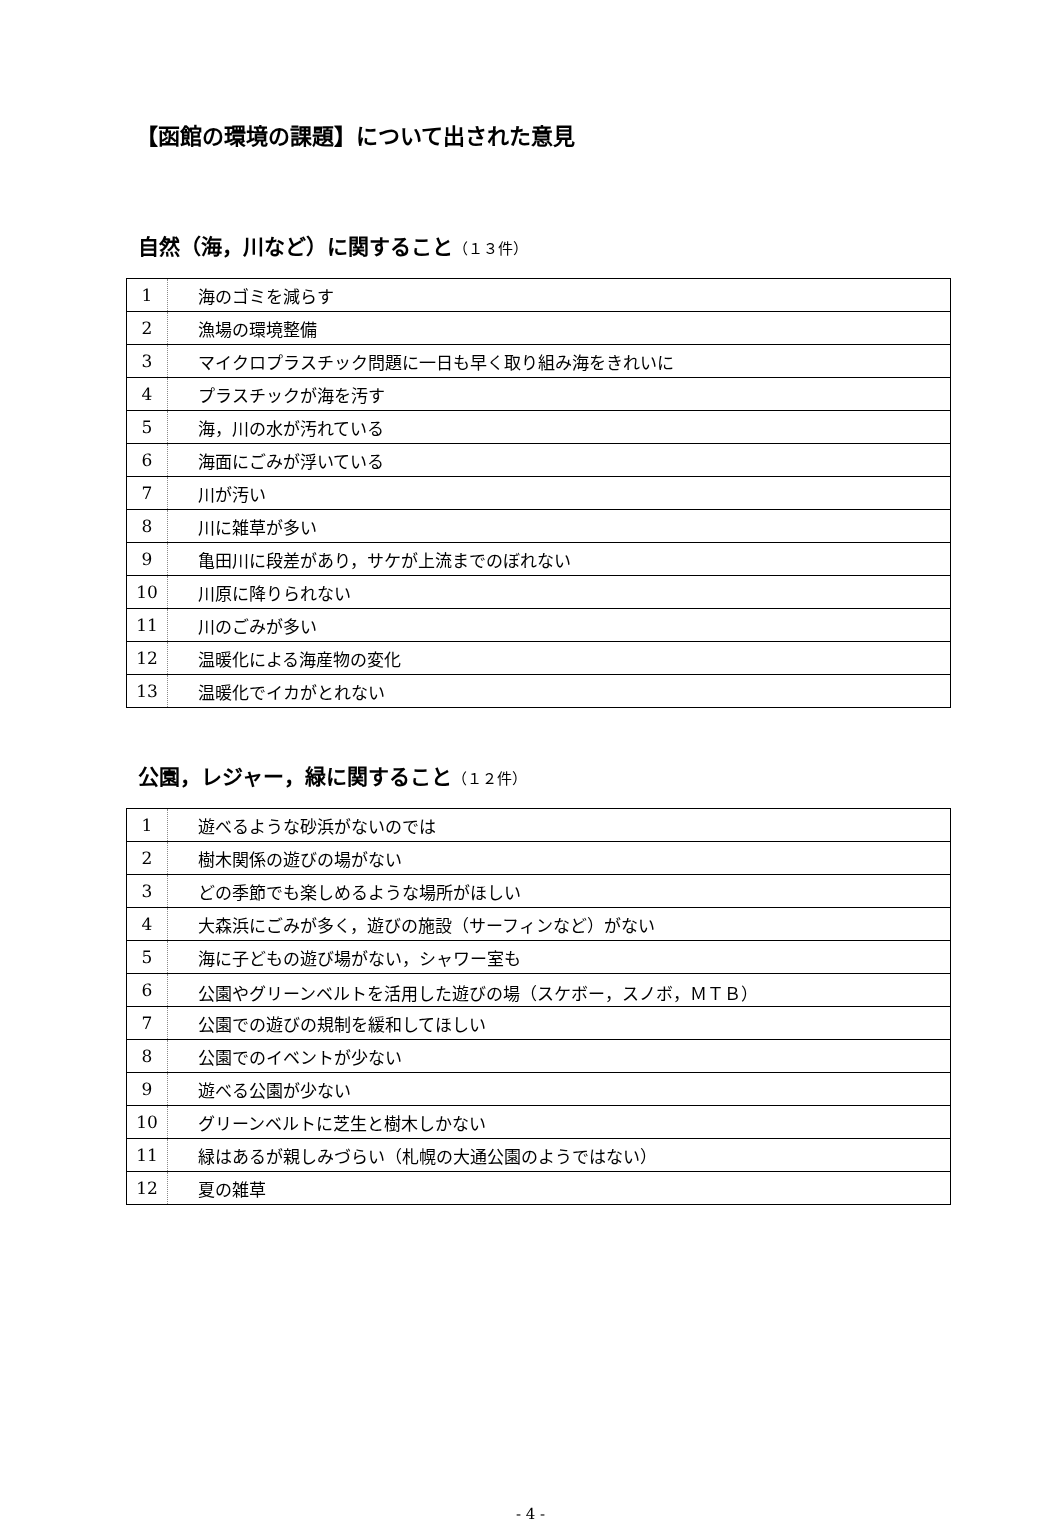【函館の環境の課題】について出された意見
自然（海，川など）に関すること（１３件）
| 1 | 海のゴミを減らす |
| 2 | 漁場の環境整備 |
| 3 | マイクロプラスチック問題に一日も早く取り組み海をきれいに |
| 4 | プラスチックが海を汚す |
| 5 | 海，川の水が汚れている |
| 6 | 海面にごみが浮いている |
| 7 | 川が汚い |
| 8 | 川に雑草が多い |
| 9 | 亀田川に段差があり，サケが上流までのぼれない |
| 10 | 川原に降りられない |
| 11 | 川のごみが多い |
| 12 | 温暖化による海産物の変化 |
| 13 | 温暖化でイカがとれない |
公園，レジャー，緑に関すること（１２件）
| 1 | 遊べるような砂浜がないのでは |
| 2 | 樹木関係の遊びの場がない |
| 3 | どの季節でも楽しめるような場所がほしい |
| 4 | 大森浜にごみが多く，遊びの施設（サーフィンなど）がない |
| 5 | 海に子どもの遊び場がない，シャワー室も |
| 6 | 公園やグリーンベルトを活用した遊びの場（スケボー，スノボ，ＭＴＢ） |
| 7 | 公園での遊びの規制を緩和してほしい |
| 8 | 公園でのイベントが少ない |
| 9 | 遊べる公園が少ない |
| 10 | グリーンベルトに芝生と樹木しかない |
| 11 | 緑はあるが親しみづらい（札幌の大通公園のようではない） |
| 12 | 夏の雑草 |
- 4 -